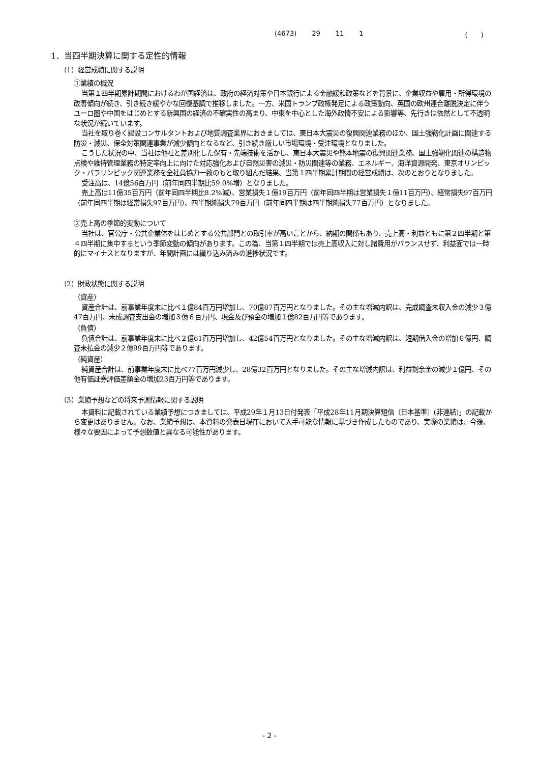(4673) 29 11 1 (　　)
1．当四半期決算に関する定性的情報
（1）経営成績に関する説明
①業績の概況
当第１四半期累計期間におけるわが国経済は、政府の経済対策や日本銀行による金融緩和政策などを背景に、企業収益や雇用・所得環境の改善傾向が続き、引き続き緩やかな回復基調で推移しました。一方、米国トランプ政権発足による政策動向、英国の欧州連合離脱決定に伴うユーロ圏や中国をはじめとする新興国の経済の不確実性の高まり、中東を中心とした海外政情不安による影響等、先行きは依然として不透明な状況が続いています。
当社を取り巻く建設コンサルタントおよび地質調査業界におきましては、東日本大震災の復興関連業務のほか、国土強靭化計画に関連する防災・減災、保全対策関連事業が減少傾向となるなど、引き続き厳しい市場環境・受注環境となりました。
こうした状況の中、当社は他社と差別化した保有・先端技術を活かし、東日本大震災や熊本地震の復興関連業務、国土強靭化関連の構造物点検や維持管理業務の特定率向上に向けた対応強化および自然災害の減災・防災関連等の業務、エネルギー、海洋資源開発、東京オリンピック・パラリンピック関連業務を全社員協力一致のもと取り組んだ結果、当第１四半期累計期間の経営成績は、次のとおりとなりました。
受注高は、14億56百万円（前年同四半期比59.0%増）となりました。
売上高は11億35百万円（前年同四半期比8.2%減）、営業損失１億19百万円（前年同四半期は営業損失１億11百万円）、経常損失97百万円（前年同四半期は経常損失97百万円）、四半期純損失79百万円（前年同四半期は四半期純損失77百万円）となりました。
②売上高の季節的変動について
当社は、官公庁・公共企業体をはじめとする公共部門との取引率が高いことから、納期の関係もあり、売上高・利益ともに第２四半期と第４四半期に集中するという季節変動の傾向があります。この為、当第１四半期では売上高収入に対し諸費用がバランスせず、利益面では一時的にマイナスとなりますが、年間計画には織り込み済みの進捗状況です。
（2）財政状態に関する説明
（資産）
資産合計は、前事業年度末に比べ１億84百万円増加し、70億87百万円となりました。その主な増減内訳は、完成調査未収入金の減少３億47百万円、未成調査支出金の増加３億６百万円、現金及び預金の増加１億82百万円等であります。
（負債）
負債合計は、前事業年度末に比べ２億61百万円増加し、42億54百万円となりました。その主な増減内訳は、短期借入金の増加６億円、調査未払金の減少２億99百万円等であります。
（純資産）
純資産合計は、前事業年度末に比べ77百万円減少し、28億32百万円となりました。その主な増減内訳は、利益剰余金の減少１億円、その他有価証券評価差額金の増加23百万円等であります。
（3）業績予想などの将来予測情報に関する説明
本資料に記載されている業績予想につきましては、平成29年１月13日付発表「平成28年11月期決算短信〔日本基準〕(非連結)」の記載から変更はありません。なお、業績予想は、本資料の発表日現在において入手可能な情報に基づき作成したものであり、実際の業績は、今後、様々な要因によって予想数値と異なる可能性があります。
- 2 -